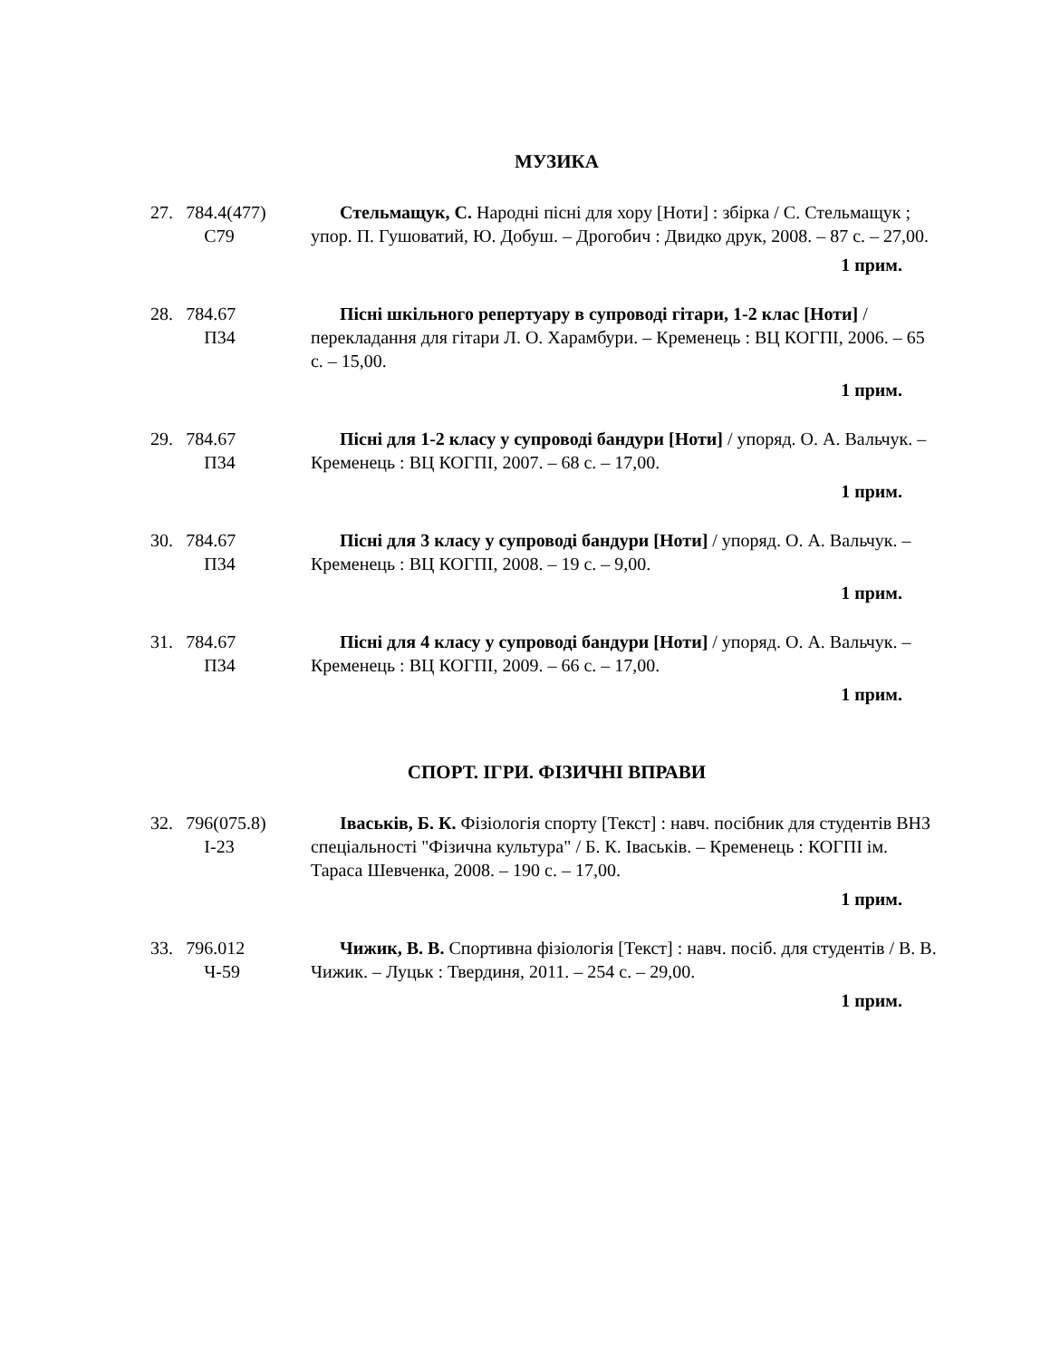МУЗИКА
27. 784.4(477)
С79
Стельмащук, С. Народні пісні для хору [Ноти] : збірка / С. Стельмащук ; упор. П. Гушоватий, Ю. Добуш. – Дрогобич : Двидко друк, 2008. – 87 с. – 27,00.
1 прим.
28. 784.67
П34
Пісні шкільного репертуару в супроводі гітари, 1-2 клас [Ноти] / перекладання для гітари Л. О. Харамбури. – Кременець : ВЦ КОГПІ, 2006. – 65 с. – 15,00.
1 прим.
29. 784.67
П34
Пісні для 1-2 класу у супроводі бандури [Ноти] / упоряд. О. А. Вальчук. – Кременець : ВЦ КОГПІ, 2007. – 68 с. – 17,00.
1 прим.
30. 784.67
П34
Пісні для 3 класу у супроводі бандури [Ноти] / упоряд. О. А. Вальчук. – Кременець : ВЦ КОГПІ, 2008. – 19 с. – 9,00.
1 прим.
31. 784.67
П34
Пісні для 4 класу у супроводі бандури [Ноти] / упоряд. О. А. Вальчук. – Кременець : ВЦ КОГПІ, 2009. – 66 с. – 17,00.
1 прим.
СПОРТ. ІГРИ. ФІЗИЧНІ ВПРАВИ
32. 796(075.8)
І-23
Іваськів, Б. К. Фізіологія спорту [Текст] : навч. посібник для студентів ВНЗ спеціальності "Фізична культура" / Б. К. Іваськів. – Кременець : КОГПІ ім. Тараса Шевченка, 2008. – 190 с. – 17,00.
1 прим.
33. 796.012
Ч-59
Чижик, В. В. Спортивна фізіологія [Текст] : навч. посіб. для студентів / В. В. Чижик. – Луцьк : Твердиня, 2011. – 254 с. – 29,00.
1 прим.